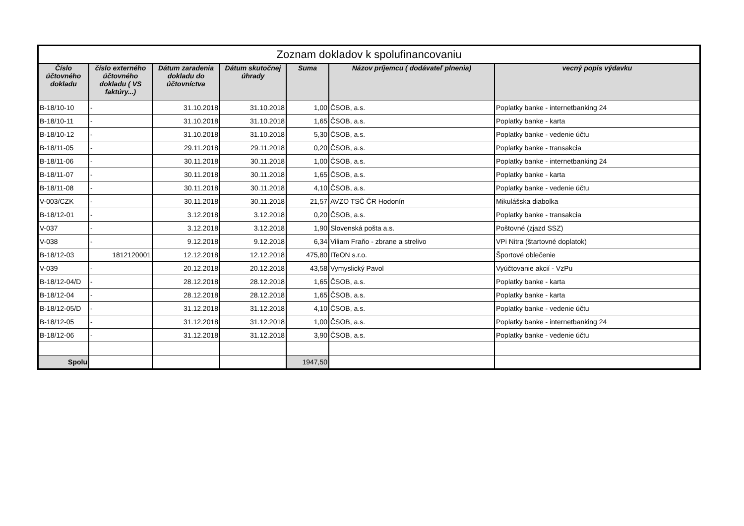| Zoznam dokladov k spolufinancovaniu | | | | | | |
| Číslo účtovného dokladu | číslo externého účtovného dokladu ( VS faktúry...) | Dátum zaradenia dokladu do účtovníctva | Dátum skutočnej úhrady | Suma | Názov príjemcu ( dodávateľ plnenia) | vecný popis výdavku |
| B-18/10-10 | - | 31.10.2018 | 31.10.2018 | 1,00 | ČSOB, a.s. | Poplatky banke - internetbanking 24 |
| B-18/10-11 | - | 31.10.2018 | 31.10.2018 | 1,65 | ČSOB, a.s. | Poplatky banke - karta |
| B-18/10-12 | - | 31.10.2018 | 31.10.2018 | 5,30 | ČSOB, a.s. | Poplatky banke - vedenie účtu |
| B-18/11-05 | - | 29.11.2018 | 29.11.2018 | 0,20 | ČSOB, a.s. | Poplatky banke - transakcia |
| B-18/11-06 | - | 30.11.2018 | 30.11.2018 | 1,00 | ČSOB, a.s. | Poplatky banke - internetbanking 24 |
| B-18/11-07 | - | 30.11.2018 | 30.11.2018 | 1,65 | ČSOB, a.s. | Poplatky banke - karta |
| B-18/11-08 | - | 30.11.2018 | 30.11.2018 | 4,10 | ČSOB, a.s. | Poplatky banke - vedenie účtu |
| V-003/CZK | - | 30.11.2018 | 30.11.2018 | 21,57 | AVZO TSČ ČR Hodonín | Mikulášska diabolka |
| B-18/12-01 | - | 3.12.2018 | 3.12.2018 | 0,20 | ČSOB, a.s. | Poplatky banke - transakcia |
| V-037 | - | 3.12.2018 | 3.12.2018 | 1,90 | Slovenská pošta a.s. | Poštovné (zjazd SSZ) |
| V-038 | - | 9.12.2018 | 9.12.2018 | 6,34 | Viliam Fraňo - zbrane a strelivo | VPi Nitra (štartovné doplatok) |
| B-18/12-03 | 1812120001 | 12.12.2018 | 12.12.2018 | 475,80 | ITeON s.r.o. | Športové oblečenie |
| V-039 | - | 20.12.2018 | 20.12.2018 | 43,58 | Vymyslický Pavol | Vyúčtovanie akcií - VzPu |
| B-18/12-04/D | - | 28.12.2018 | 28.12.2018 | 1,65 | ČSOB, a.s. | Poplatky banke - karta |
| B-18/12-04 | - | 28.12.2018 | 28.12.2018 | 1,65 | ČSOB, a.s. | Poplatky banke - karta |
| B-18/12-05/D | - | 31.12.2018 | 31.12.2018 | 4,10 | ČSOB, a.s. | Poplatky banke - vedenie účtu |
| B-18/12-05 | - | 31.12.2018 | 31.12.2018 | 1,00 | ČSOB, a.s. | Poplatky banke - internetbanking 24 |
| B-18/12-06 | - | 31.12.2018 | 31.12.2018 | 3,90 | ČSOB, a.s. | Poplatky banke - vedenie účtu |
| Spolu | | | | 1947,50 | | |